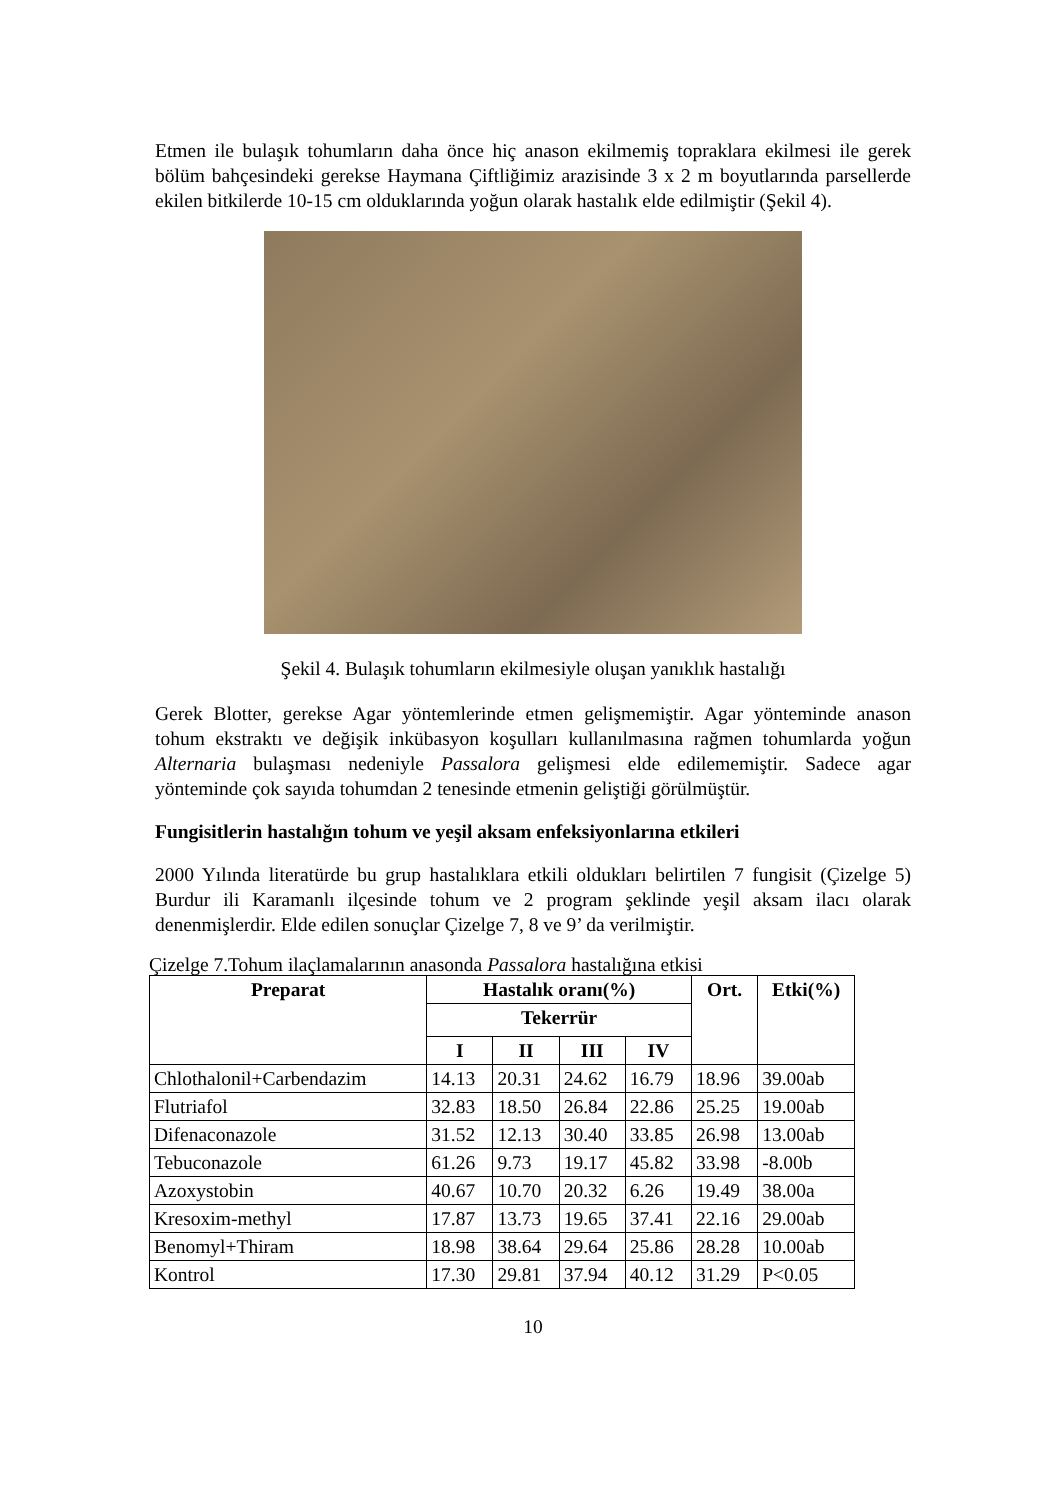Etmen ile bulaşık tohumların daha önce hiç anason ekilmemiş topraklara ekilmesi ile gerek bölüm bahçesindeki gerekse Haymana Çiftliğimiz arazisinde 3 x 2 m boyutlarında parsellerde ekilen bitkilerde 10-15 cm olduklarında yoğun olarak hastalık elde edilmiştir (Şekil 4).
Şekil 4. Bulaşık tohumların ekilmesiyle oluşan yanıklık hastalığı
Gerek Blotter, gerekse Agar yöntemlerinde etmen gelişmemiştir. Agar yönteminde anason tohum ekstraktı ve değişik inkübasyon koşulları kullanılmasına rağmen tohumlarda yoğun Alternaria bulaşması nedeniyle Passalora gelişmesi elde edilememiştir. Sadece agar yönteminde çok sayıda tohumdan 2 tenesinde etmenin geliştiği görülmüştür.
Fungisitlerin hastalığın tohum ve yeşil aksam enfeksiyonlarına etkileri
2000 Yılında literatürde bu grup hastalıklara etkili oldukları belirtilen 7 fungisit (Çizelge 5) Burdur ili Karamanlı ilçesinde tohum ve 2 program şeklinde yeşil aksam ilacı olarak denenmişlerdir. Elde edilen sonuçlar Çizelge 7, 8 ve 9’ da verilmiştir.
Çizelge 7.Tohum ilaçlamalarının anasonda Passalora hastalığına etkisi
| Preparat | Hastalık oranı(%) | | | | Ort. | Etki(%) |
| --- | --- | --- | --- | --- | --- | --- |
| | Tekerrür | | | | | |
| | I | II | III | IV | | |
| Chlothalonil+Carbendazim | 14.13 | 20.31 | 24.62 | 16.79 | 18.96 | 39.00ab |
| Flutriafol | 32.83 | 18.50 | 26.84 | 22.86 | 25.25 | 19.00ab |
| Difenaconazole | 31.52 | 12.13 | 30.40 | 33.85 | 26.98 | 13.00ab |
| Tebuconazole | 61.26 | 9.73 | 19.17 | 45.82 | 33.98 | -8.00b |
| Azoxystobin | 40.67 | 10.70 | 20.32 | 6.26 | 19.49 | 38.00a |
| Kresoxim-methyl | 17.87 | 13.73 | 19.65 | 37.41 | 22.16 | 29.00ab |
| Benomyl+Thiram | 18.98 | 38.64 | 29.64 | 25.86 | 28.28 | 10.00ab |
| Kontrol | 17.30 | 29.81 | 37.94 | 40.12 | 31.29 | P<0.05 |
10